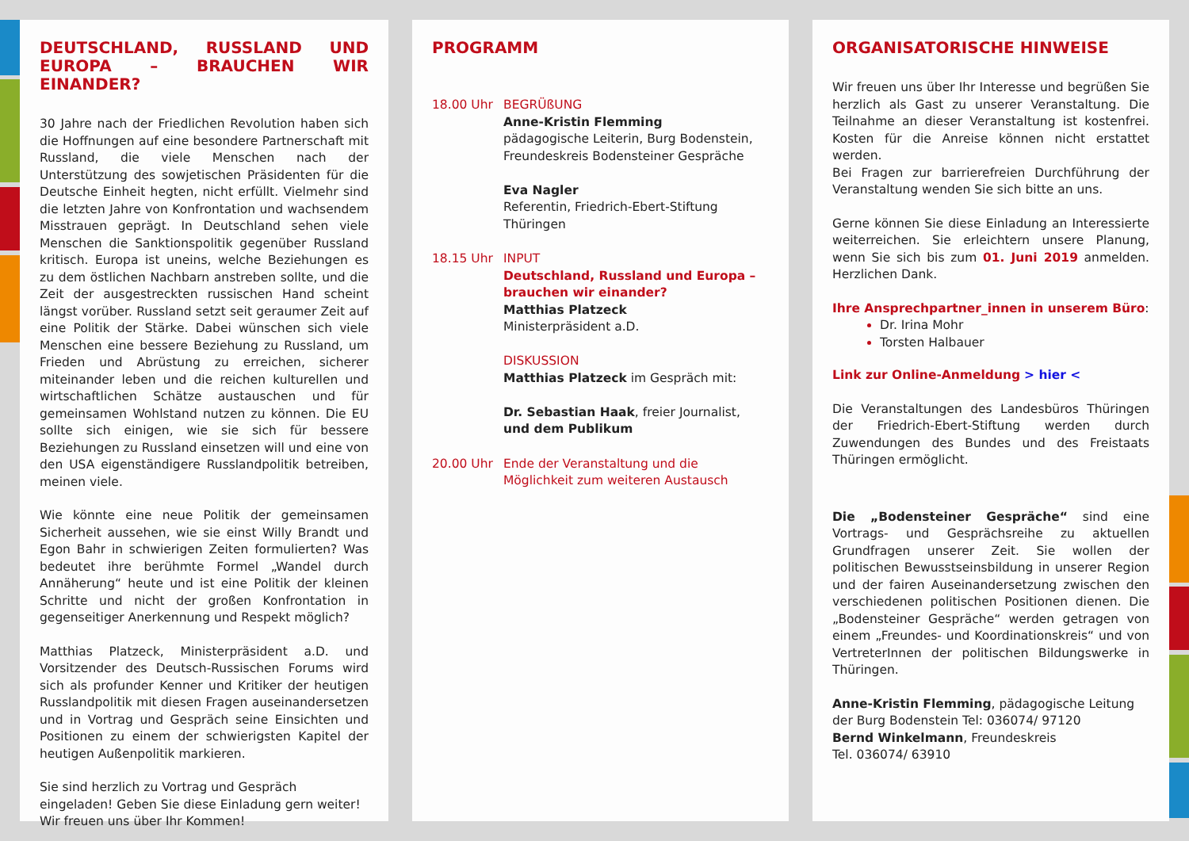DEUTSCHLAND, RUSSLAND UND EUROPA – BRAUCHEN WIR EINANDER?
30 Jahre nach der Friedlichen Revolution haben sich die Hoffnungen auf eine besondere Partnerschaft mit Russland, die viele Menschen nach der Unterstützung des sowjetischen Präsidenten für die Deutsche Einheit hegten, nicht erfüllt. Vielmehr sind die letzten Jahre von Konfrontation und wachsendem Misstrauen geprägt. In Deutschland sehen viele Menschen die Sanktionspolitik gegenüber Russland kritisch. Europa ist uneins, welche Beziehungen es zu dem östlichen Nachbarn anstreben sollte, und die Zeit der ausgestreckten russischen Hand scheint längst vorüber. Russland setzt seit geraumer Zeit auf eine Politik der Stärke. Dabei wünschen sich viele Menschen eine bessere Beziehung zu Russland, um Frieden und Abrüstung zu erreichen, sicherer miteinander leben und die reichen kulturellen und wirtschaftlichen Schätze austauschen und für gemeinsamen Wohlstand nutzen zu können. Die EU sollte sich einigen, wie sie sich für bessere Beziehungen zu Russland einsetzen will und eine von den USA eigenständigere Russlandpolitik betreiben, meinen viele.
Wie könnte eine neue Politik der gemeinsamen Sicherheit aussehen, wie sie einst Willy Brandt und Egon Bahr in schwierigen Zeiten formulierten? Was bedeutet ihre berühmte Formel „Wandel durch Annäherung“ heute und ist eine Politik der kleinen Schritte und nicht der großen Konfrontation in gegenseitiger Anerkennung und Respekt möglich?
Matthias Platzeck, Ministerpräsident a.D. und Vorsitzender des Deutsch-Russischen Forums wird sich als profunder Kenner und Kritiker der heutigen Russlandpolitik mit diesen Fragen auseinandersetzen und in Vortrag und Gespräch seine Einsichten und Positionen zu einem der schwierigsten Kapitel der heutigen Außenpolitik markieren.
Sie sind herzlich zu Vortrag und Gespräch eingeladen! Geben Sie diese Einladung gern weiter! Wir freuen uns über Ihr Kommen!
PROGRAMM
18.00 Uhr BEGRÜßUNG
Anne-Kristin Flemming
pädagogische Leiterin, Burg Bodenstein,
Freundeskreis Bodensteiner Gespräche
Eva Nagler
Referentin, Friedrich-Ebert-Stiftung
Thüringen
18.15 Uhr INPUT
Deutschland, Russland und Europa – brauchen wir einander?
Matthias Platzeck
Ministerpräsident a.D.
DISKUSSION
Matthias Platzeck im Gespräch mit:
Dr. Sebastian Haak, freier Journalist,
und dem Publikum
20.00 Uhr Ende der Veranstaltung und die Möglichkeit zum weiteren Austausch
ORGANISATORISCHE HINWEISE
Wir freuen uns über Ihr Interesse und begrüßen Sie herzlich als Gast zu unserer Veranstaltung. Die Teilnahme an dieser Veranstaltung ist kostenfrei. Kosten für die Anreise können nicht erstattet werden.
Bei Fragen zur barrierefreien Durchführung der Veranstaltung wenden Sie sich bitte an uns.
Gerne können Sie diese Einladung an Interessierte weiterreichen. Sie erleichtern unsere Planung, wenn Sie sich bis zum 01. Juni 2019 anmelden. Herzlichen Dank.
Ihre Ansprechpartner_innen in unserem Büro:
Dr. Irina Mohr
Torsten Halbauer
Link zur Online-Anmeldung > hier <
Die Veranstaltungen des Landesbüros Thüringen der Friedrich-Ebert-Stiftung werden durch Zuwendungen des Bundes und des Freistaats Thüringen ermöglicht.
Die „Bodensteiner Gespräche“ sind eine Vortrags- und Gesprächsreihe zu aktuellen Grundfragen unserer Zeit. Sie wollen der politischen Bewusstseinsbildung in unserer Region und der fairen Auseinandersetzung zwischen den verschiedenen politischen Positionen dienen. Die „Bodensteiner Gespräche“ werden getragen von einem „Freundes- und Koordinationskreis“ und von VertreterInnen der politischen Bildungswerke in Thüringen.
Anne-Kristin Flemming, pädagogische Leitung der Burg Bodenstein Tel: 036074/ 97120
Bernd Winkelmann, Freundeskreis
Tel. 036074/ 63910